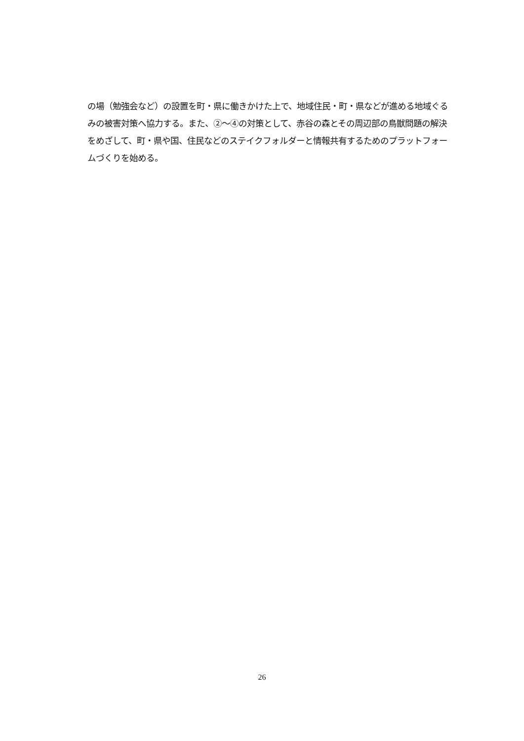の場（勉強会など）の設置を町・県に働きかけた上で、地域住民・町・県などが進める地域ぐるみの被害対策へ協力する。また、②～④の対策として、赤谷の森とその周辺部の鳥獣問題の解決をめざして、町・県や国、住民などのステイクフォルダーと情報共有するためのプラットフォームづくりを始める。
26